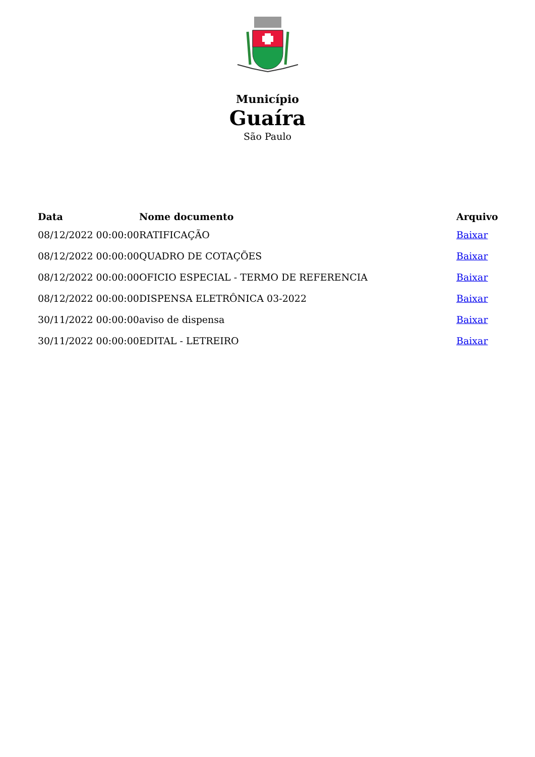Município
Guaíra
São Paulo
| Data | Nome documento | Arquivo |
| --- | --- | --- |
| 08/12/2022 00:00:00 | RATIFICAÇÃO | Baixar |
| 08/12/2022 00:00:00 | QUADRO DE COTAÇÕES | Baixar |
| 08/12/2022 00:00:00 | OFICIO ESPECIAL - TERMO DE REFERENCIA | Baixar |
| 08/12/2022 00:00:00 | DISPENSA ELETRÔNICA 03-2022 | Baixar |
| 30/11/2022 00:00:00 | aviso de dispensa | Baixar |
| 30/11/2022 00:00:00 | EDITAL - LETREIRO | Baixar |